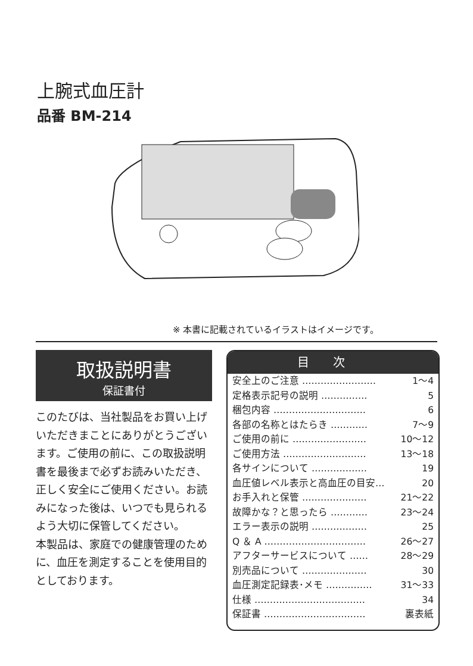上腕式血圧計
品番 BM-214
※ 本書に記載されているイラストはイメージです。
取扱説明書
保証書付
このたびは、当社製品をお買い上げいただきまことにありがとうございます。ご使用の前に、この取扱説明書を最後まで必ずお読みいただき、正しく安全にご使用ください。お読みになった後は、いつでも見られるよう大切に保管してください。
本製品は、家庭での健康管理のために、血圧を測定することを使用目的としております。
目次
安全上のご注意 …………………… 1～4
定格表示記号の説明 …………… 5
梱包内容 ………………………… 6
各部の名称とはたらき ………… 7～9
ご使用の前に …………………… 10～12
ご使用方法 ……………………… 13～18
各サインについて ……………… 19
血圧値レベル表示と高血圧の目安… 20
お手入れと保管 ………………… 21～22
故障かな？と思ったら ………… 23～24
エラー表示の説明 ……………… 25
Q ＆ A …………………………… 26～27
アフターサービスについて …… 28～29
別売品について ………………… 30
血圧測定記録表･メモ …………… 31～33
仕様 ……………………………… 34
保証書 …………………………… 裏表紙